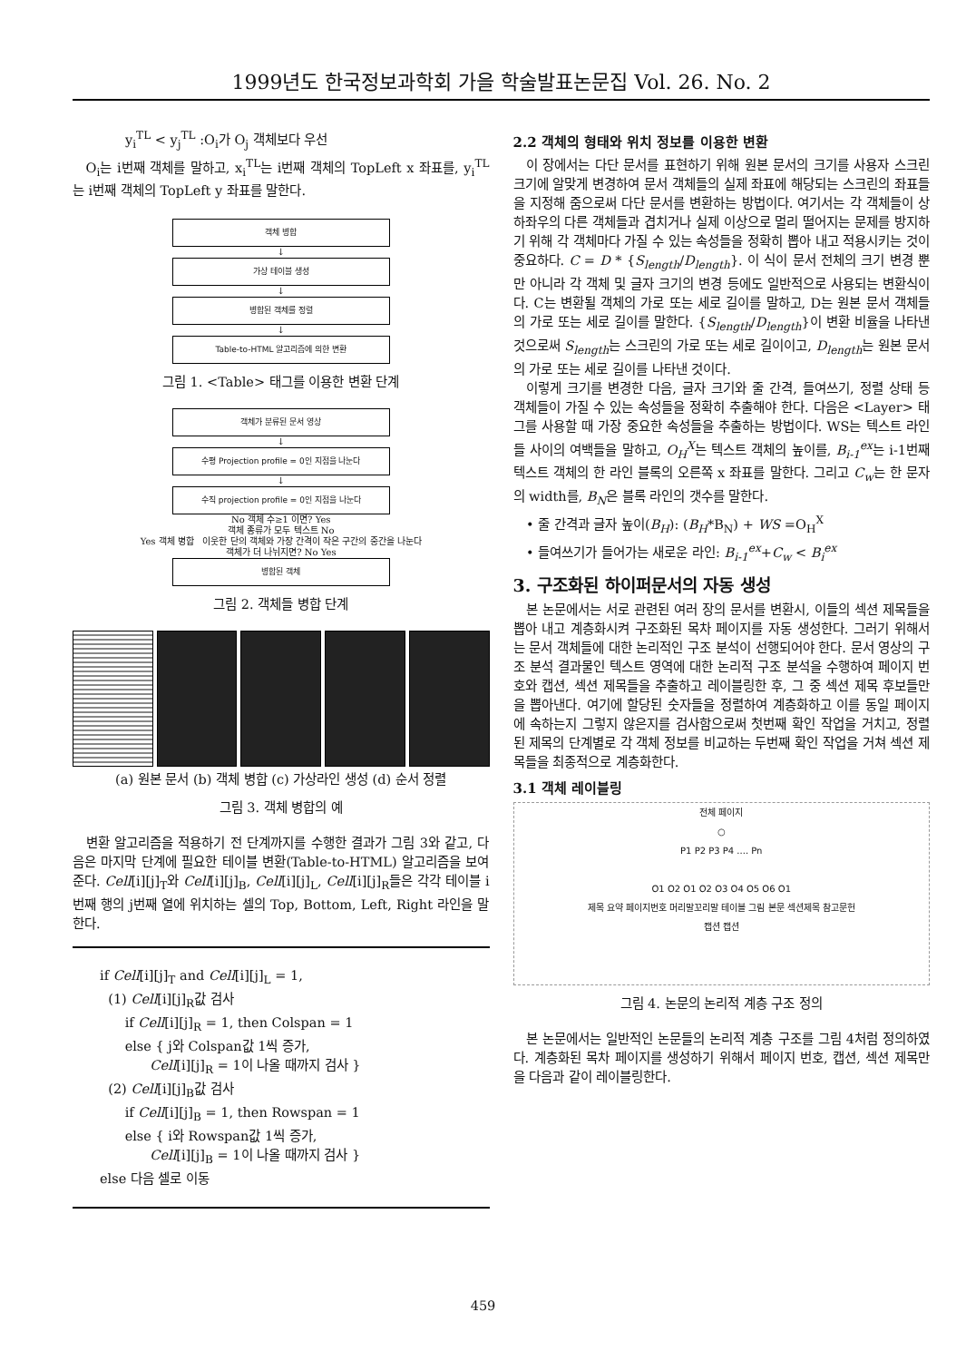1999년도 한국정보과학회 가을 학술발표논문집 Vol. 26. No. 2
y<sub>i</sub><sup>TL</sup> < y<sub>j</sub><sup>TL</sup> :O<sub>i</sub>가 O<sub>j</sub> 객체보다 우선
O<sub>i</sub>는 i번째 객체를 말하고, x<sub>i</sub><sup>TL</sup>는 i번째 객체의 TopLeft x 좌표를, y<sub>i</sub><sup>TL</sup>는 i번째 객체의 TopLeft y 좌표를 말한다.
객체 병합
↓
가상 테이블 생성
↓
병합된 객체를 정렬
↓
Table-to-HTML 알고리즘에 의한 변환
그림 1. <Table> 태그를 이용한 변환 단계
객체가 분류된 문서 영상
↓
수평 Projection profile = 0인 지점을 나눈다
↓
수직 projection profile = 0인 지점을 나눈다
No 객체 수≥1 이면? Yes
객체 종류가 모두 텍스트 No
Yes 객체 병합 이웃한 단의 객체와 가장 간격이 작은 구간의 중간을 나눈다
객체가 더 나뉘지면? No Yes
병합된 객체
그림 2. 객체들 병합 단계
(a) 원본 문서 (b) 객체 병합 (c) 가상라인 생성 (d) 순서 정렬
그림 3. 객체 병합의 예
변환 알고리즘을 적용하기 전 단계까지를 수행한 결과가 그림 3와 같고, 다음은 마지막 단계에 필요한 테이블 변환(Table-to-HTML) 알고리즘을 보여준다. Cell[i][j]<sub>T</sub>와 Cell[i][j]<sub>B</sub>, Cell[i][j]<sub>L</sub>, Cell[i][j]<sub>R</sub>들은 각각 테이블 i번째 행의 j번째 열에 위치하는 셀의 Top, Bottom, Left, Right 라인을 말한다.
if Cell[i][j]<sub>T</sub> and Cell[i][j]<sub>L</sub> = 1,
(1) Cell[i][j]<sub>R</sub>값 검사
if Cell[i][j]<sub>R</sub> = 1, then Colspan = 1
else { j와 Colspan값 1씩 증가,
Cell[i][j]<sub>R</sub> = 1이 나올 때까지 검사 }
(2) Cell[i][j]<sub>B</sub>값 검사
if Cell[i][j]<sub>B</sub> = 1, then Rowspan = 1
else { i와 Rowspan값 1씩 증가,
Cell[i][j]<sub>B</sub> = 1이 나올 때까지 검사 }
else 다음 셀로 이동
2.2 객체의 형태와 위치 정보를 이용한 변환
이 장에서는 다단 문서를 표현하기 위해 원본 문서의 크기를 사용자 스크린 크기에 알맞게 변경하여 문서 객체들의 실제 좌표에 해당되는 스크린의 좌표들을 지정해 줌으로써 다단 문서를 변환하는 방법이다. 여기서는 각 객체들이 상하좌우의 다른 객체들과 겹치거나 실제 이상으로 멀리 떨어지는 문제를 방지하기 위해 각 객체마다 가질 수 있는 속성들을 정확히 뽑아 내고 적용시키는 것이 중요하다. C = D * {S<sub>length</sub>/D<sub>length</sub>}. 이 식이 문서 전체의 크기 변경 뿐만 아니라 각 객체 및 글자 크기의 변경 등에도 일반적으로 사용되는 변환식이다. C는 변환될 객체의 가로 또는 세로 길이를 말하고, D는 원본 문서 객체들의 가로 또는 세로 길이를 말한다. {S<sub>length</sub>/D<sub>length</sub>}이 변환 비율을 나타낸 것으로써 S<sub>length</sub>는 스크린의 가로 또는 세로 길이이고, D<sub>length</sub>는 원본 문서의 가로 또는 세로 길이를 나타낸 것이다.
이렇게 크기를 변경한 다음, 글자 크기와 줄 간격, 들여쓰기, 정렬 상태 등 객체들이 가질 수 있는 속성들을 정확히 추출해야 한다. 다음은 <Layer> 태그를 사용할 때 가장 중요한 속성들을 추출하는 방법이다. WS는 텍스트 라인들 사이의 여백들을 말하고, O<sub>H</sub><sup>X</sup>는 텍스트 객체의 높이를, B<sub>i-1</sub><sup>ex</sup>는 i-1번째 텍스트 객체의 한 라인 블록의 오른쪽 x 좌표를 말한다. 그리고 C<sub>w</sub>는 한 문자의 width를, B<sub>N</sub>은 블록 라인의 갯수를 말한다.
• 줄 간격과 글자 높이(B<sub>H</sub>): (B<sub>H</sub>*B<sub>N</sub>) + WS =O<sub>H</sub><sup>X</sup>
• 들여쓰기가 들어가는 새로운 라인: B<sub>i-1</sub><sup>ex</sup>+C<sub>w</sub> < B<sub>i</sub><sup>ex</sup>
3. 구조화된 하이퍼문서의 자동 생성
본 논문에서는 서로 관련된 여러 장의 문서를 변환시, 이들의 섹션 제목들을 뽑아 내고 계층화시켜 구조화된 목차 페이지를 자동 생성한다. 그러기 위해서는 문서 객체들에 대한 논리적인 구조 분석이 선행되어야 한다. 문서 영상의 구조 분석 결과물인 텍스트 영역에 대한 논리적 구조 분석을 수행하여 페이지 번호와 캡션, 섹션 제목들을 추출하고 레이블링한 후, 그 중 섹션 제목 후보들만을 뽑아낸다. 여기에 할당된 숫자들을 정렬하여 계층화하고 이를 동일 페이지에 속하는지 그렇지 않은지를 검사함으로써 첫번째 확인 작업을 거치고, 정렬된 제목의 단계별로 각 객체 정보를 비교하는 두번째 확인 작업을 거쳐 섹션 제목들을 최종적으로 계층화한다.
3.1 객체 레이블링
전체 페이지
○
P1 P2 P3 P4 .... Pn
O1 O2 O1 O2 O3 O4 O5 O6 O1
제목 요약 페이지번호 머리말꼬리말 테이블 그림 본문 섹션제목 참고문헌
캡션 캡션
그림 4. 논문의 논리적 계층 구조 정의
본 논문에서는 일반적인 논문들의 논리적 계층 구조를 그림 4처럼 정의하였다. 계층화된 목차 페이지를 생성하기 위해서 페이지 번호, 캡션, 섹션 제목만을 다음과 같이 레이블링한다.
459